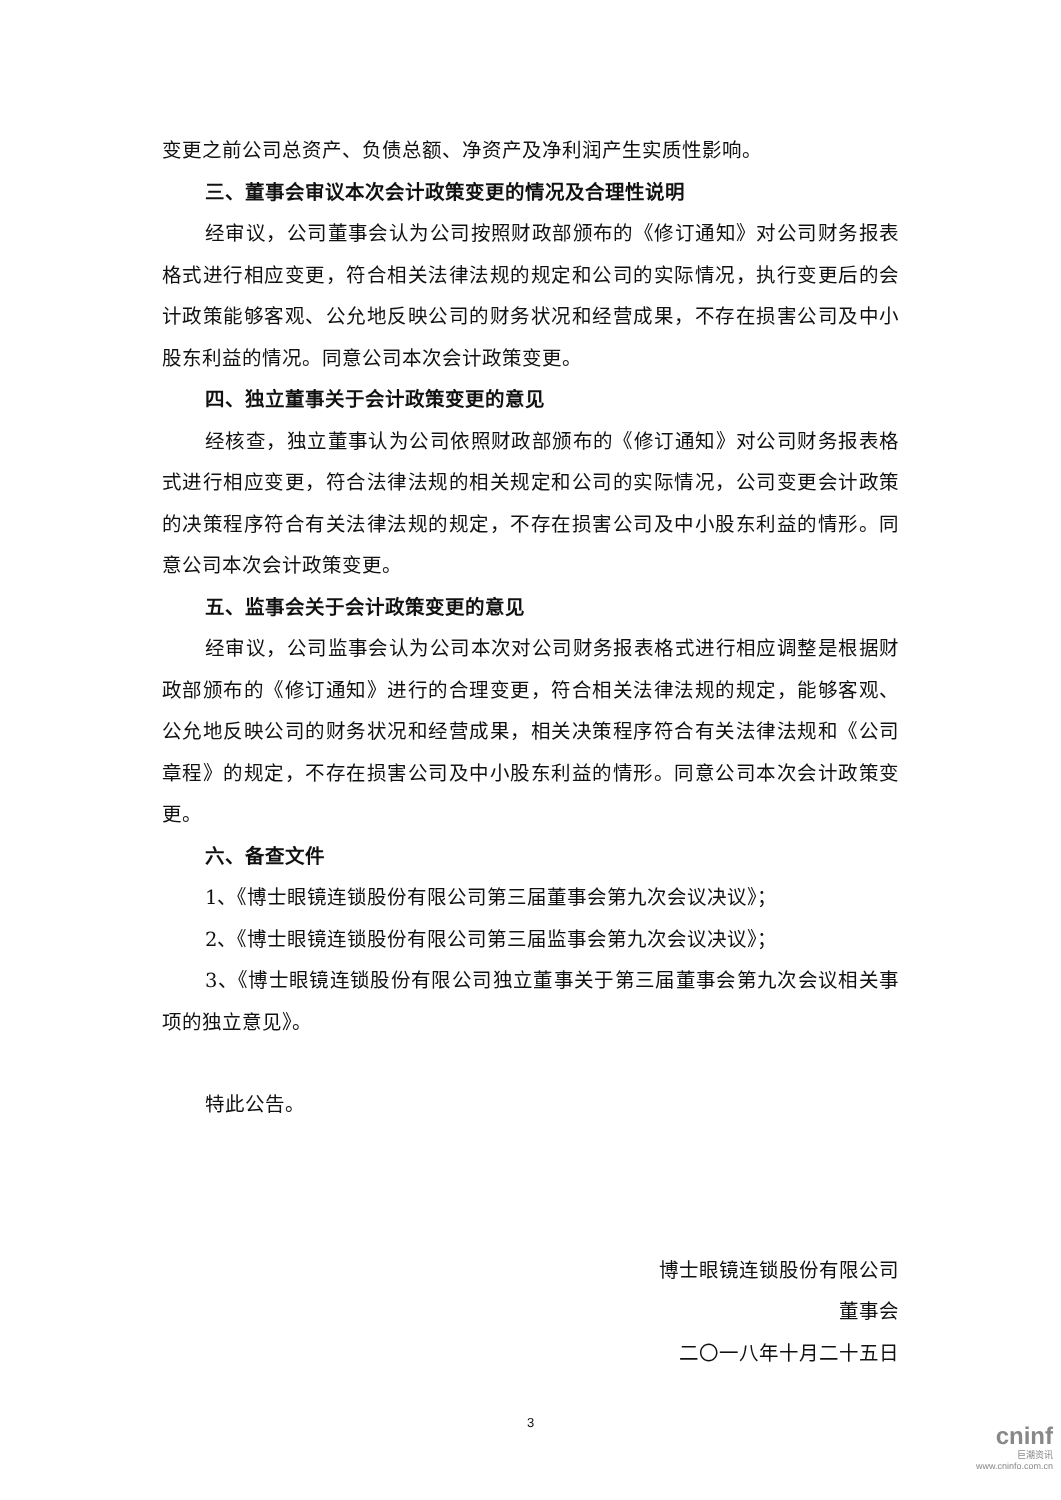变更之前公司总资产、负债总额、净资产及净利润产生实质性影响。
三、董事会审议本次会计政策变更的情况及合理性说明
经审议，公司董事会认为公司按照财政部颁布的《修订通知》对公司财务报表格式进行相应变更，符合相关法律法规的规定和公司的实际情况，执行变更后的会计政策能够客观、公允地反映公司的财务状况和经营成果，不存在损害公司及中小股东利益的情况。同意公司本次会计政策变更。
四、独立董事关于会计政策变更的意见
经核查，独立董事认为公司依照财政部颁布的《修订通知》对公司财务报表格式进行相应变更，符合法律法规的相关规定和公司的实际情况，公司变更会计政策的决策程序符合有关法律法规的规定，不存在损害公司及中小股东利益的情形。同意公司本次会计政策变更。
五、监事会关于会计政策变更的意见
经审议，公司监事会认为公司本次对公司财务报表格式进行相应调整是根据财政部颁布的《修订通知》进行的合理变更，符合相关法律法规的规定，能够客观、公允地反映公司的财务状况和经营成果，相关决策程序符合有关法律法规和《公司章程》的规定，不存在损害公司及中小股东利益的情形。同意公司本次会计政策变更。
六、备查文件
1、《博士眼镜连锁股份有限公司第三届董事会第九次会议决议》；
2、《博士眼镜连锁股份有限公司第三届监事会第九次会议决议》；
3、《博士眼镜连锁股份有限公司独立董事关于第三届董事会第九次会议相关事项的独立意见》。
特此公告。
博士眼镜连锁股份有限公司
董事会
二〇一八年十月二十五日
3
cninf
巨潮资讯
www.cninfo.com.cn